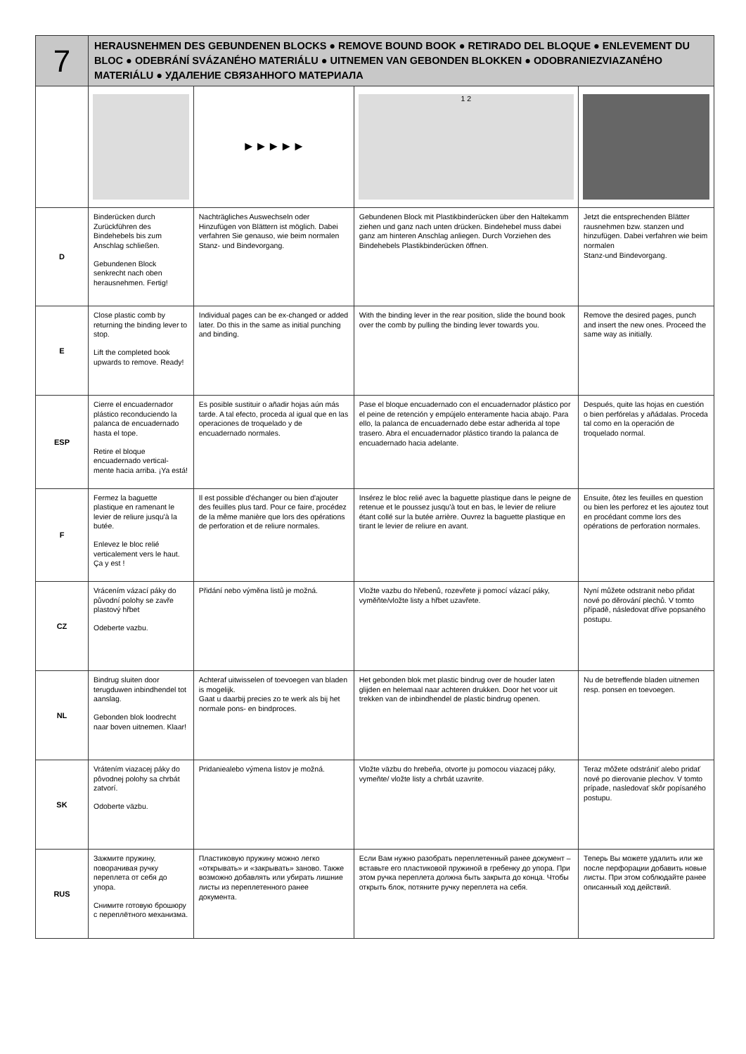| 7 | HERAUSNEHMEN DES GEBUNDENEN BLOCKS ● REMOVE BOUND BOOK ● RETIRADO DEL BLOQUE ● ENLEVEMENT DU BLOC ● ODEBRÁNÍ SVÁZANÉHO MATERIÁLU ● UITNEMEN VAN GEBONDEN BLOKKEN ● ODOBRANIEZVIAZANÉHO MATERIÁLU ● УДАЛЕНИЕ СВЯЗАННОГО МАТЕРИАЛА | | | |
| | | ►►►►► | 1 2 | |
| D | Binderücken durch Zurückführen des Bindehebels bis zum Anschlag schließen. Gebundenen Block senkrecht nach oben herausnehmen. Fertig! | Nachträgliches Auswechseln oder Hinzufügen von Blättern ist möglich. Dabei verfahren Sie genauso, wie beim normalen Stanz- und Bindevorgang. | Gebundenen Block mit Plastikbinderücken über den Haltekamm ziehen und ganz nach unten drücken. Bindehebel muss dabei ganz am hinteren Anschlag anliegen. Durch Vorziehen des Bindehebels Plastikbinderücken öffnen. | Jetzt die entsprechenden Blätter rausnehmen bzw. stanzen und hinzufügen. Dabei verfahren wie beim normalen Stanz-und Bindevorgang. |
| E | Close plastic comb by returning the binding lever to stop. Lift the completed book upwards to remove. Ready! | Individual pages can be ex-changed or added later. Do this in the same as initial punching and binding. | With the binding lever in the rear position, slide the bound book over the comb by pulling the binding lever towards you. | Remove the desired pages, punch and insert the new ones. Proceed the same way as initially. |
| ESP | Cierre el encuadernador plástico reconduciendo la palanca de encuadernado hasta el tope. Retire el bloque encuadernado vertical- mente hacia arriba. ¡Ya está! | Es posible sustituir o añadir hojas aún más tarde. A tal efecto, proceda al igual que en las operaciones de troquelado y de encuadernado normales. | Pase el bloque encuadernado con el encuadernador plástico por el peine de retención y empújelo enteramente hacia abajo. Para ello, la palanca de encuadernado debe estar adherida al tope trasero. Abra el encuadernador plástico tirando la palanca de encuadernado hacia adelante. | Después, quite las hojas en cuestión o bien perfórelas y añádalas. Proceda tal como en la operación de troquelado normal. |
| F | Fermez la baguette plastique en ramenant le levier de reliure jusqu'à la butée. Enlevez le bloc relié verticalement vers le haut. Ça y est ! | Il est possible d'échanger ou bien d'ajouter des feuilles plus tard. Pour ce faire, procédez de la même manière que lors des opérations de perforation et de reliure normales. | Insérez le bloc relié avec la baguette plastique dans le peigne de retenue et le poussez jusqu'à tout en bas, le levier de reliure étant collé sur la butée arrière. Ouvrez la baguette plastique en tirant le levier de reliure en avant. | Ensuite, ôtez les feuilles en question ou bien les perforez et les ajoutez tout en procédant comme lors des opérations de perforation normales. |
| CZ | Vrácením vázací páky do původní polohy se zavře plastový hřbet Odeberte vazbu. | Přidání nebo výměna listů je možná. | Vložte vazbu do hřebenů, rozevřete ji pomocí vázací páky, vyměňte/vložte listy a hřbet uzavřete. | Nyní můžete odstranit nebo přidat nové po děrování plechů. V tomto případě, následovat dříve popsaného postupu. |
| NL | Bindrug sluiten door terugduwen inbindhendel tot aanslag. Gebonden blok loodrecht naar boven uitnemen. Klaar! | Achteraf uitwisselen of toevoegen van bladen is mogelijk. Gaat u daarbij precies zo te werk als bij het normale pons- en bindproces. | Het gebonden blok met plastic bindrug over de houder laten glijden en helemaal naar achteren drukken. Door het voor uit trekken van de inbindhendel de plastic bindrug openen. | Nu de betreffende bladen uitnemen resp. ponsen en toevoegen. |
| SK | Vrátením viazacej páky do pôvodnej polohy sa chrbát zatvorí. Odoberte väzbu. | Pridaniealebo výmena listov je možná. | Vložte väzbu do hrebeňa, otvorte ju pomocou viazacej páky, vymeňte/ vložte listy a chrbát uzavrite. | Teraz môžete odstrániť alebo pridať nové po dierovanie plechov. V tomto prípade, nasledovať skôr popísaného postupu. |
| RUS | Зажмите пружину, поворачивая ручку переплета от себя до упора. Снимите готовую брошюру с переплётного механизма. | Пластиковую пружину можно легко «открывать» и «закрывать» заново. Также возможно добавлять или убирать лишние листы из переплетенного ранее документа. | Если Вам нужно разобрать переплетенный ранее документ – вставьте его пластиковой пружиной в гребенку до упора. При этом ручка переплета должна быть закрыта до конца. Чтобы открыть блок, потяните ручку переплета на себя. | Теперь Вы можете удалить или же после перфорации добавить новые листы. При этом соблюдайте ранее описанный ход действий. |